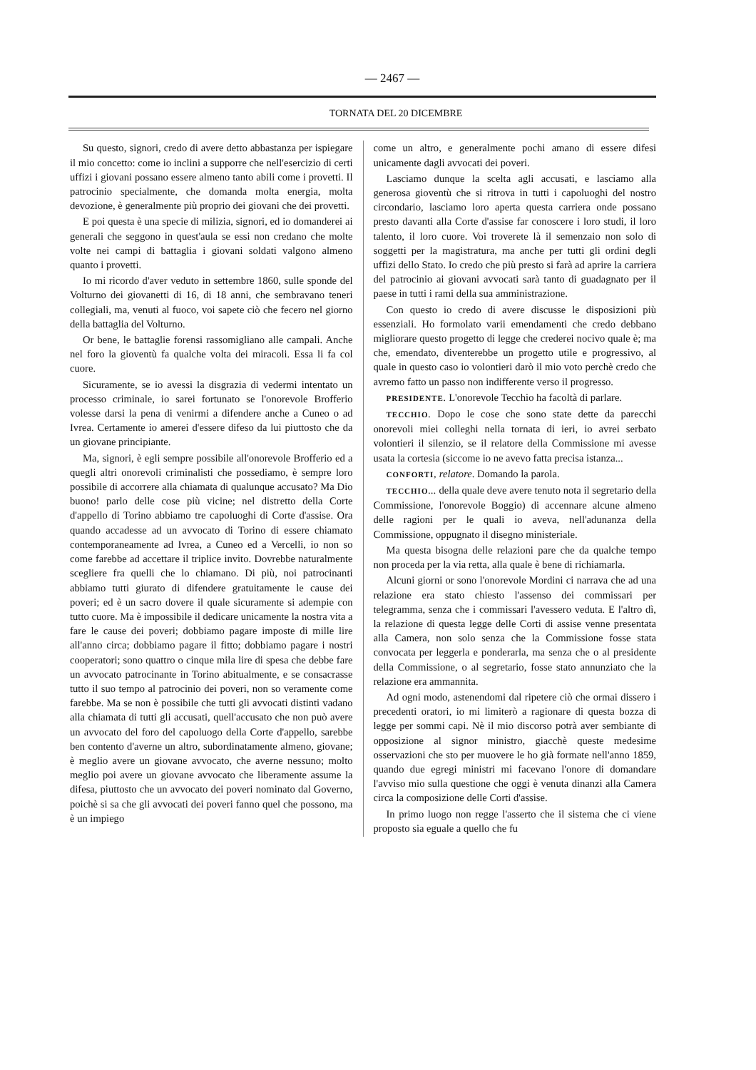— 2467 —
TORNATA DEL 20 DICEMBRE
Su questo, signori, credo di avere detto abbastanza per ispiegare il mio concetto: come io inclini a supporre che nell'esercizio di certi uffizi i giovani possano essere almeno tanto abili come i provetti. Il patrocinio specialmente, che domanda molta energia, molta devozione, è generalmente più proprio dei giovani che dei provetti.
E poi questa è una specie di milizia, signori, ed io domanderei ai generali che seggono in quest'aula se essi non credano che molte volte nei campi di battaglia i giovani soldati valgono almeno quanto i provetti.
Io mi ricordo d'aver veduto in settembre 1860, sulle sponde del Volturno dei giovanetti di 16, di 18 anni, che sembravano teneri collegiali, ma, venuti al fuoco, voi sapete ciò che fecero nel giorno della battaglia del Volturno.
Or bene, le battaglie forensi rassomigliano alle campali. Anche nel foro la gioventù fa qualche volta dei miracoli. Essa li fa col cuore.
Sicuramente, se io avessi la disgrazia di vedermi intentato un processo criminale, io sarei fortunato se l'onorevole Brofferio volesse darsi la pena di venirmi a difendere anche a Cuneo o ad Ivrea. Certamente io amerei d'essere difeso da lui piuttosto che da un giovane principiante.
Ma, signori, è egli sempre possibile all'onorevole Brofferio ed a quegli altri onorevoli criminalisti che possediamo, è sempre loro possibile di accorrere alla chiamata di qualunque accusato? Ma Dio buono! parlo delle cose più vicine; nel distretto della Corte d'appello di Torino abbiamo tre capoluoghi di Corte d'assise. Ora quando accadesse ad un avvocato di Torino di essere chiamato contemporaneamente ad Ivrea, a Cuneo ed a Vercelli, io non so come farebbe ad accettare il triplice invito. Dovrebbe naturalmente scegliere fra quelli che lo chiamano. Di più, noi patrocinanti abbiamo tutti giurato di difendere gratuitamente le cause dei poveri; ed è un sacro dovere il quale sicuramente si adempie con tutto cuore. Ma è impossibile il dedicare unicamente la nostra vita a fare le cause dei poveri; dobbiamo pagare imposte di mille lire all'anno circa; dobbiamo pagare il fitto; dobbiamo pagare i nostri cooperatori; sono quattro o cinque mila lire di spesa che debbe fare un avvocato patrocinante in Torino abitualmente, e se consacrasse tutto il suo tempo al patrocinio dei poveri, non so veramente come farebbe. Ma se non è possibile che tutti gli avvocati distinti vadano alla chiamata di tutti gli accusati, quell'accusato che non può avere un avvocato del foro del capoluogo della Corte d'appello, sarebbe ben contento d'averne un altro, subordinatamente almeno, giovane; è meglio avere un giovane avvocato, che averne nessuno; molto meglio poi avere un giovane avvocato che liberamente assume la difesa, piuttosto che un avvocato dei poveri nominato dal Governo, poichè si sa che gli avvocati dei poveri fanno quel che possono, ma è un impiego
come un altro, e generalmente pochi amano di essere difesi unicamente dagli avvocati dei poveri.
Lasciamo dunque la scelta agli accusati, e lasciamo alla generosa gioventù che si ritrova in tutti i capoluoghi del nostro circondario, lasciamo loro aperta questa carriera onde possano presto davanti alla Corte d'assise far conoscere i loro studi, il loro talento, il loro cuore. Voi troverete là il semenzaio non solo di soggetti per la magistratura, ma anche per tutti gli ordini degli uffizi dello Stato. Io credo che più presto si farà ad aprire la carriera del patrocinio ai giovani avvocati sarà tanto di guadagnato per il paese in tutti i rami della sua amministrazione.
Con questo io credo di avere discusse le disposizioni più essenziali. Ho formolato varii emendamenti che credo debbano migliorare questo progetto di legge che crederei nocivo quale è; ma che, emendato, diventerebbe un progetto utile e progressivo, al quale in questo caso io volontieri darò il mio voto perchè credo che avremo fatto un passo non indifferente verso il progresso.
PRESIDENTE. L'onorevole Tecchio ha facoltà di parlare.
TECCHIO. Dopo le cose che sono state dette da parecchi onorevoli miei colleghi nella tornata di ieri, io avrei serbato volontieri il silenzio, se il relatore della Commissione mi avesse usata la cortesia (siccome io ne avevo fatta precisa istanza...
CONFORTI, relatore. Domando la parola.
TECCHIO... della quale deve avere tenuto nota il segretario della Commissione, l'onorevole Boggio) di accennare alcune almeno delle ragioni per le quali io aveva, nell'adunanza della Commissione, oppugnato il disegno ministeriale.
Ma questa bisogna delle relazioni pare che da qualche tempo non proceda per la via retta, alla quale è bene di richiamarla.
Alcuni giorni or sono l'onorevole Mordini ci narrava che ad una relazione era stato chiesto l'assenso dei commissari per telegramma, senza che i commissari l'avessero veduta. E l'altro dì, la relazione di questa legge delle Corti di assise venne presentata alla Camera, non solo senza che la Commissione fosse stata convocata per leggerla e ponderarla, ma senza che o al presidente della Commissione, o al segretario, fosse stato annunziato che la relazione era ammannita.
Ad ogni modo, astenendomi dal ripetere ciò che ormai dissero i precedenti oratori, io mi limiterò a ragionare di questa bozza di legge per sommi capi. Nè il mio discorso potrà aver sembiante di opposizione al signor ministro, giacchè queste medesime osservazioni che sto per muovere le ho già formate nell'anno 1859, quando due egregi ministri mi facevano l'onore di domandare l'avviso mio sulla questione che oggi è venuta dinanzi alla Camera circa la composizione delle Corti d'assise.
In primo luogo non regge l'asserto che il sistema che ci viene proposto sia eguale a quello che fu